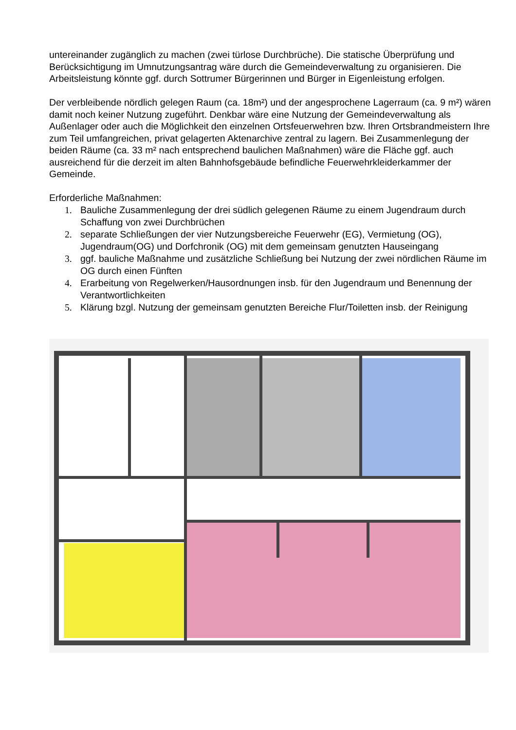untereinander zugänglich zu machen (zwei türlose Durchbrüche). Die statische Überprüfung und Berücksichtigung im Umnutzungsantrag wäre durch die Gemeindeverwaltung zu organisieren. Die Arbeitsleistung könnte ggf. durch Sottrumer Bürgerinnen und Bürger in Eigenleistung erfolgen.
Der verbleibende nördlich gelegen Raum (ca. 18m²) und der angesprochene Lagerraum (ca. 9 m²) wären damit noch keiner Nutzung zugeführt. Denkbar wäre eine Nutzung der Gemeindeverwaltung als Außenlager oder auch die Möglichkeit den einzelnen Ortsfeuerwehren bzw. Ihren Ortsbrandmeistern Ihre zum Teil umfangreichen, privat gelagerten Aktenarchive zentral zu lagern. Bei Zusammenlegung der beiden Räume (ca. 33 m² nach entsprechend baulichen Maßnahmen) wäre die Fläche ggf. auch ausreichend für die derzeit im alten Bahnhofsgebäude befindliche Feuerwehrkleiderkammer der Gemeinde.
Erforderliche Maßnahmen:
1. Bauliche Zusammenlegung der drei südlich gelegenen Räume zu einem Jugendraum durch Schaffung von zwei Durchbrüchen
2. separate Schließungen der vier Nutzungsbereiche Feuerwehr (EG), Vermietung (OG), Jugendraum(OG) und Dorfchronik (OG) mit dem gemeinsam genutzten Hauseingang
3. ggf. bauliche Maßnahme und zusätzliche Schließung bei Nutzung der zwei nördlichen Räume im OG durch einen Fünften
4. Erarbeitung von Regelwerken/Hausordnungen insb. für den Jugendraum und Benennung der Verantwortlichkeiten
5. Klärung bzgl. Nutzung der gemeinsam genutzten Bereiche Flur/Toiletten insb. der Reinigung